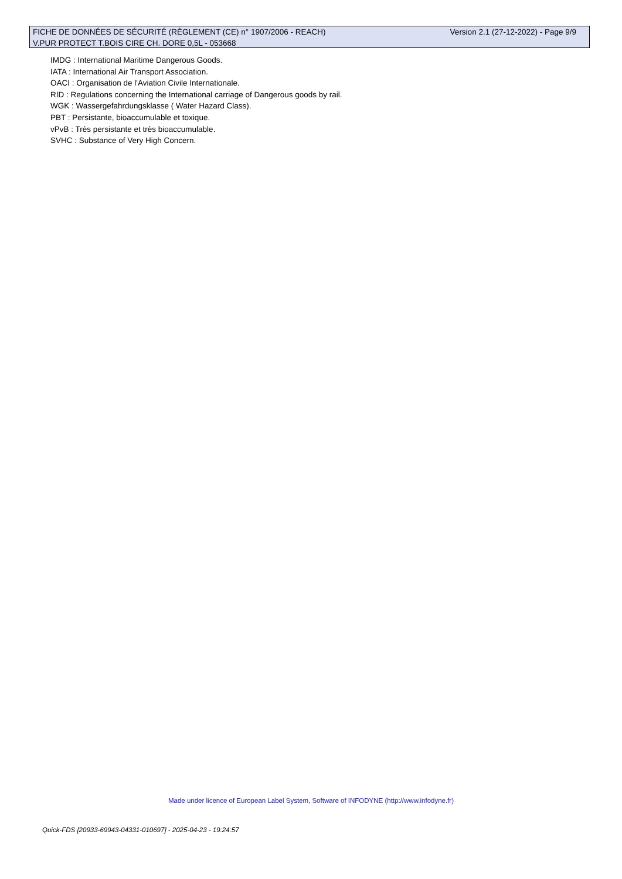FICHE DE DONNÉES DE SÉCURITÉ (RÈGLEMENT (CE) n° 1907/2006 - REACH) Version 2.1 (27-12-2022) - Page 9/9
V.PUR PROTECT T.BOIS CIRE CH. DORE 0,5L - 053668
IMDG : International Maritime Dangerous Goods.
IATA : International Air Transport Association.
OACI : Organisation de l'Aviation Civile Internationale.
RID : Regulations concerning the International carriage of Dangerous goods by rail.
WGK : Wassergefahrdungsklasse ( Water Hazard Class).
PBT : Persistante, bioaccumulable et toxique.
vPvB : Très persistante et très bioaccumulable.
SVHC : Substance of Very High Concern.
Made under licence of European Label System, Software of INFODYNE (http://www.infodyne.fr)
Quick-FDS [20933-69943-04331-010697] - 2025-04-23 - 19:24:57